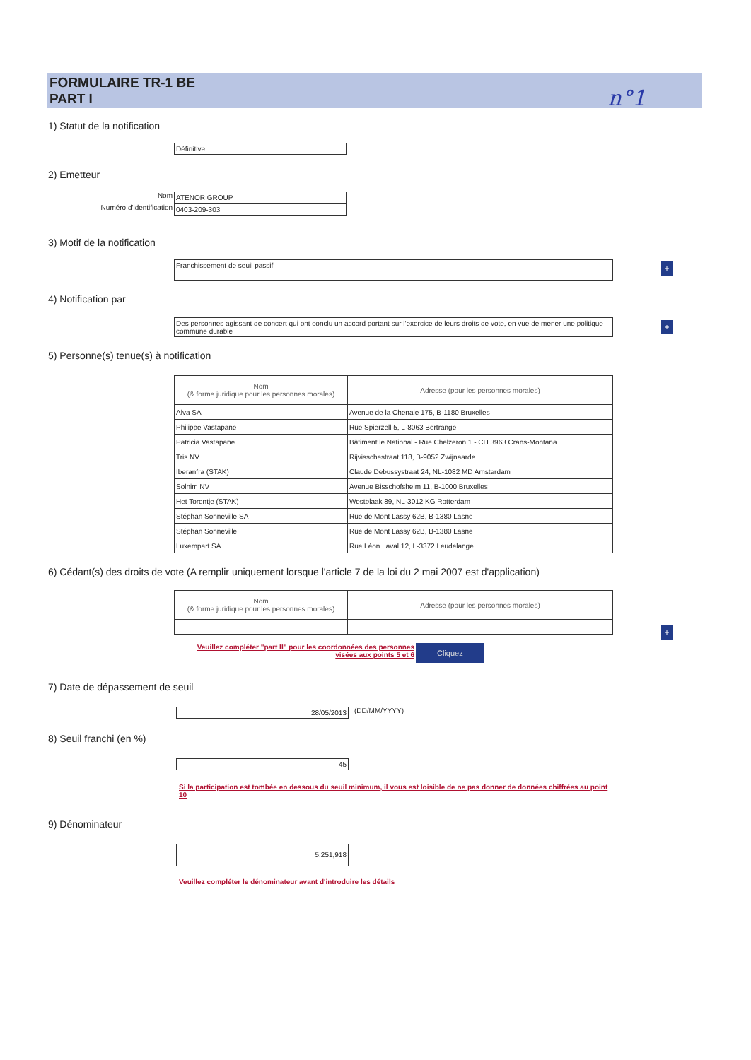FORMULAIRE TR-1 BE
PART I
n°1
1) Statut de la notification
Définitive
2) Emetteur
Nom ATENOR GROUP
Numéro d'identification 0403-209-303
3) Motif de la notification
Franchissement de seuil passif
+
4) Notification par
Des personnes agissant de concert qui ont conclu un accord portant sur l'exercice de leurs droits de vote, en vue de mener une politique commune durable
+
5) Personne(s) tenue(s) à notification
| Nom (& forme juridique pour les personnes morales) | Adresse (pour les personnes morales) |
| --- | --- |
| Alva SA | Avenue de la Chenaie 175, B-1180 Bruxelles |
| Philippe Vastapane | Rue Spierzell 5, L-8063 Bertrange |
| Patricia Vastapane | Bâtiment le National - Rue Chelzeron 1 - CH 3963 Crans-Montana |
| Tris NV | Rijvisschestraat 118, B-9052 Zwijnaarde |
| Iberanfra (STAK) | Claude Debussystraat 24, NL-1082 MD Amsterdam |
| Solnim NV | Avenue Bisschofsheim 11, B-1000 Bruxelles |
| Het Torentje (STAK) | Westblaak 89, NL-3012 KG Rotterdam |
| Stéphan Sonneville SA | Rue de Mont Lassy 62B, B-1380 Lasne |
| Stéphan Sonneville | Rue de Mont Lassy 62B, B-1380 Lasne |
| Luxempart SA | Rue Léon Laval 12, L-3372 Leudelange |
6) Cédant(s) des droits de vote (A remplir uniquement lorsque l'article 7 de la loi du 2 mai 2007 est d'application)
| Nom (& forme juridique pour les personnes morales) | Adresse (pour les personnes morales) |
| --- | --- |
+
Veuillez compléter "part II" pour les coordonnées des personnes visées aux points 5 et 6 Cliquez
7) Date de dépassement de seuil
28/05/2013 (DD/MM/YYYY)
8) Seuil franchi (en %)
45
Si la participation est tombée en dessous du seuil minimum, il vous est loisible de ne pas donner de données chiffrées au point 10
9) Dénominateur
5,251,918
Veuillez compléter le dénominateur avant d'introduire les détails